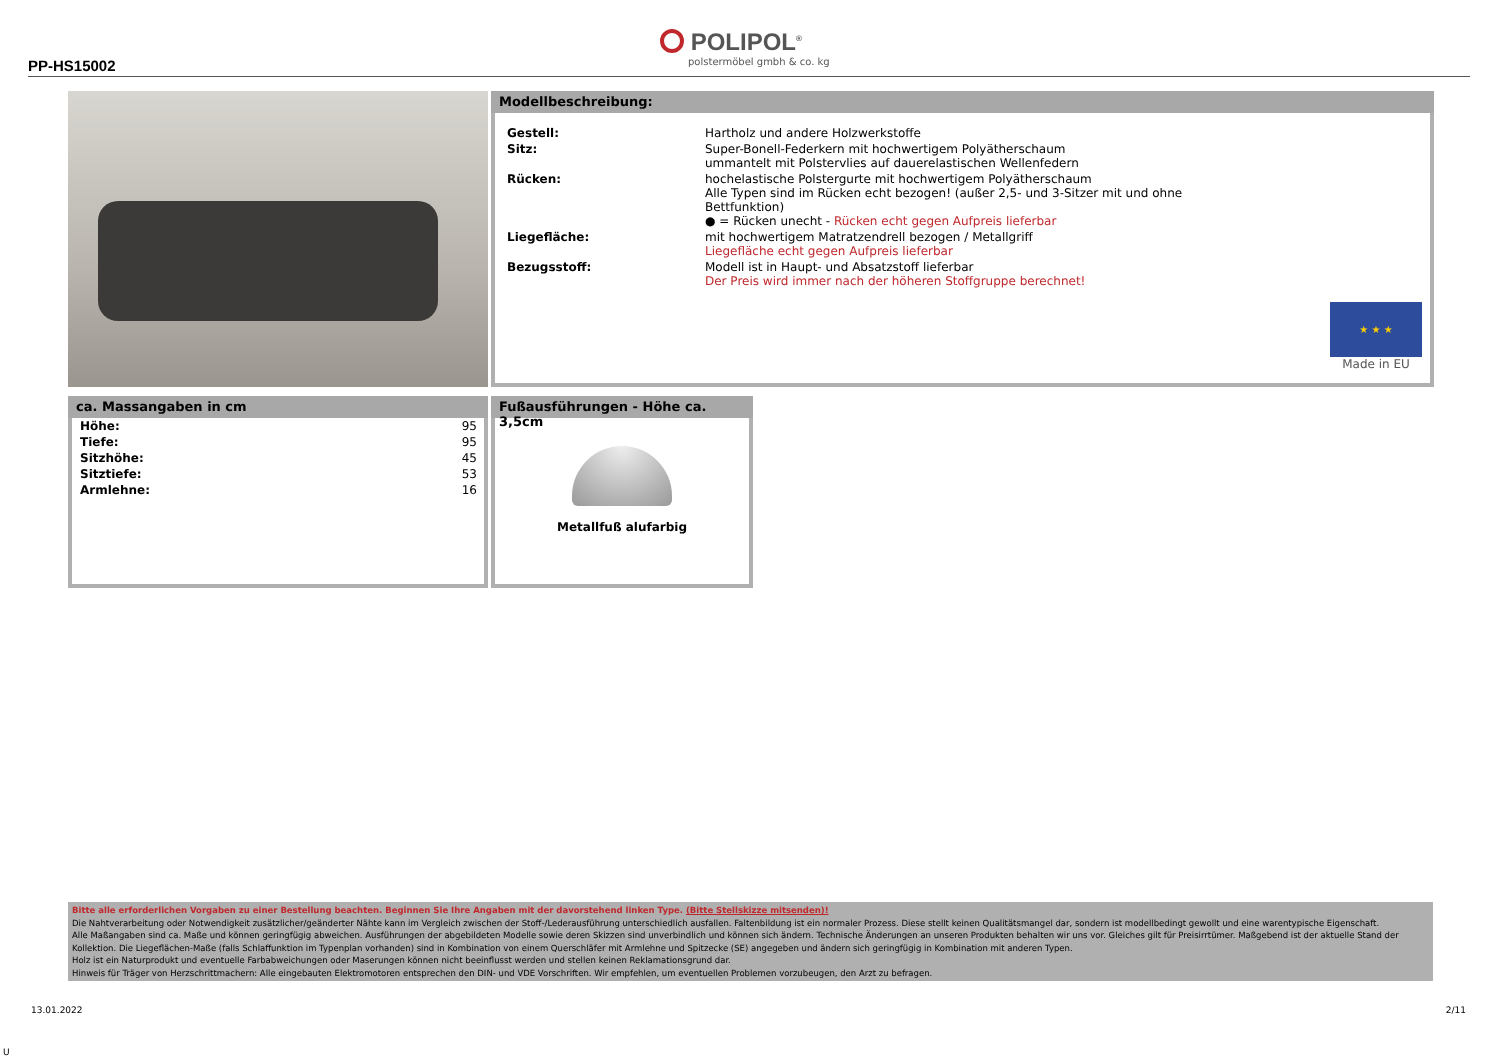PP-HS15002
POLIPOL<sup>®</sup>
polstermöbel gmbh & co. kg
Modellbeschreibung:
| Gestell: | Hartholz und andere Holzwerkstoffe |
| Sitz: | Super-Bonell-Federkern mit hochwertigem Polyätherschaum ummantelt mit Polstervlies auf dauerelastischen Wellenfedern |
| Rücken: | hochelastische Polstergurte mit hochwertigem Polyätherschaum Alle Typen sind im Rücken echt bezogen! (außer 2,5- und 3-Sitzer mit und ohne Bettfunktion) ● = Rücken unecht - Rücken echt gegen Aufpreis lieferbar |
| Liegefläche: | mit hochwertigem Matratzendrell bezogen / Metallgriff Liegefläche echt gegen Aufpreis lieferbar |
| Bezugsstoff: | Modell ist in Haupt- und Absatzstoff lieferbar Der Preis wird immer nach der höheren Stoffgruppe berechnet! |
★ ★ ★
Made in EU
ca. Massangaben in cm
| Höhe: | 95 |
| Tiefe: | 95 |
| Sitzhöhe: | 45 |
| Sitztiefe: | 53 |
| Armlehne: | 16 |
Fußausführungen - Höhe ca. 3,5cm
Metallfuß alufarbig
Bitte alle erforderlichen Vorgaben zu einer Bestellung beachten. Beginnen Sie Ihre Angaben mit der davorstehend linken Type. (Bitte Stellskizze mitsenden)!
Die Nahtverarbeitung oder Notwendigkeit zusätzlicher/geänderter Nähte kann im Vergleich zwischen der Stoff-/Lederausführung unterschiedlich ausfallen. Faltenbildung ist ein normaler Prozess. Diese stellt keinen Qualitätsmangel dar, sondern ist modellbedingt gewollt und eine warentypische Eigenschaft.
Alle Maßangaben sind ca. Maße und können geringfügig abweichen. Ausführungen der abgebildeten Modelle sowie deren Skizzen sind unverbindlich und können sich ändern. Technische Änderungen an unseren Produkten behalten wir uns vor. Gleiches gilt für Preisirrtümer. Maßgebend ist der aktuelle Stand der Kollektion. Die Liegeflächen-Maße (falls Schlaffunktion im Typenplan vorhanden) sind in Kombination von einem Querschläfer mit Armlehne und Spitzecke (SE) angegeben und ändern sich geringfügig in Kombination mit anderen Typen.
Holz ist ein Naturprodukt und eventuelle Farbabweichungen oder Maserungen können nicht beeinflusst werden und stellen keinen Reklamationsgrund dar.
Hinweis für Träger von Herzschrittmachern: Alle eingebauten Elektromotoren entsprechen den DIN- und VDE Vorschriften. Wir empfehlen, um eventuellen Problemen vorzubeugen, den Arzt zu befragen.
13.01.2022 2/11
U